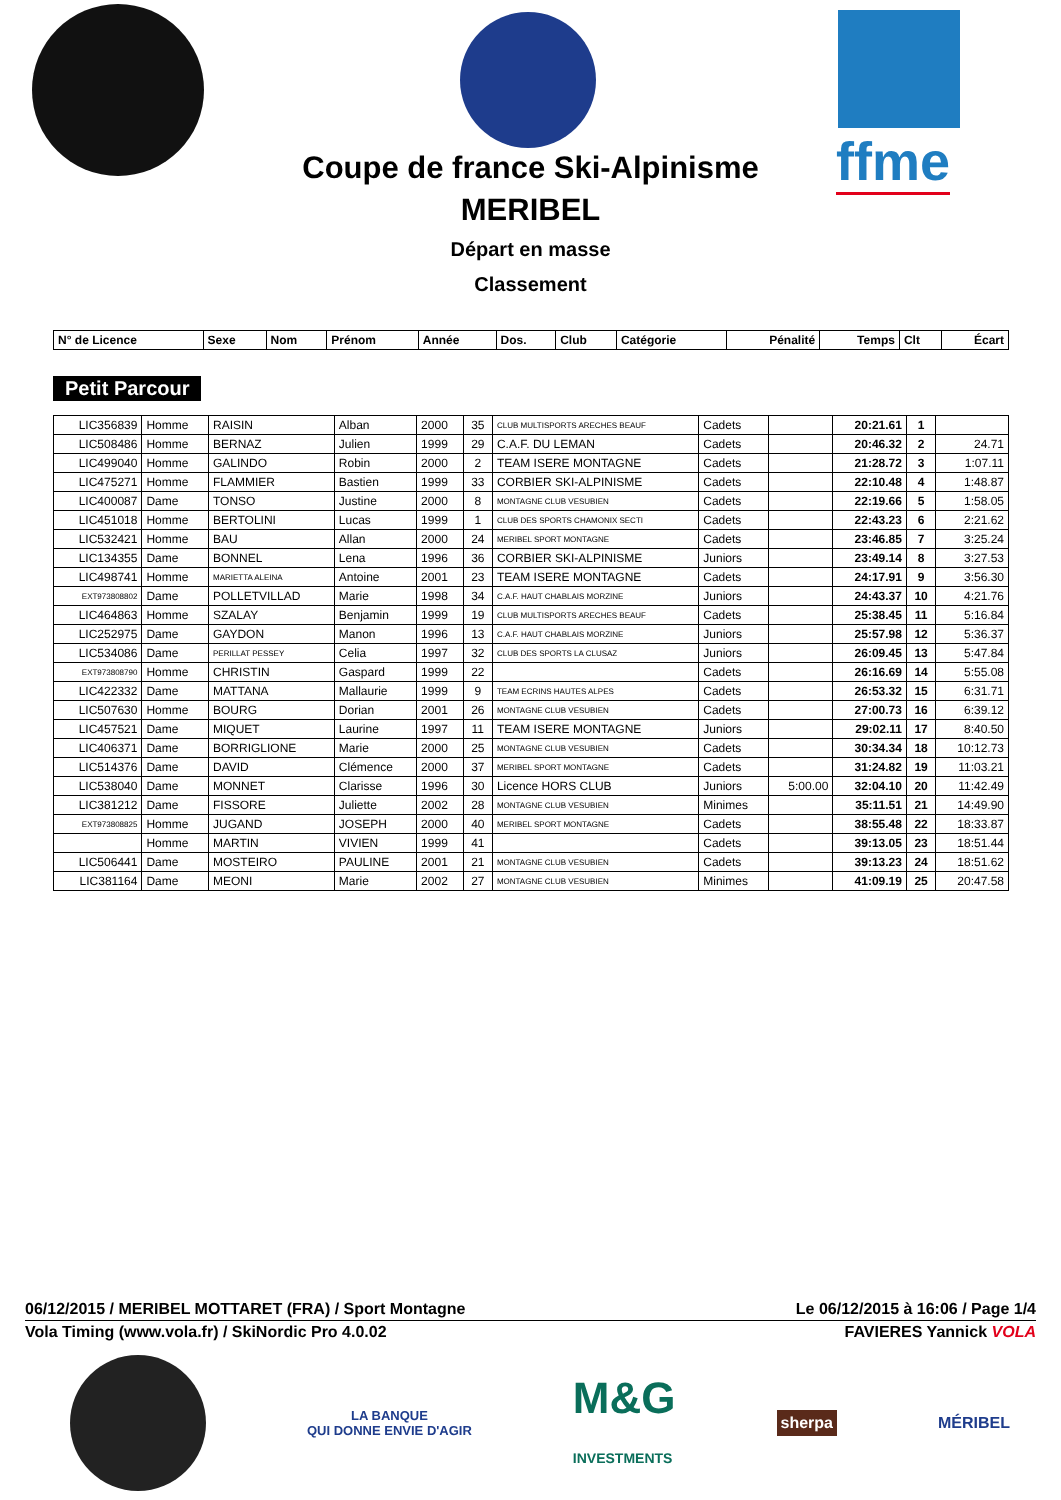ffme
Coupe de france Ski-Alpinisme
MERIBEL
Départ en masse
Classement
| N° de Licence | Sexe | Nom | Prénom | Année | Dos. | Club | Catégorie | Pénalité | Temps | Clt | Écart |
| --- | --- | --- | --- | --- | --- | --- | --- | --- | --- | --- | --- |
Petit Parcour
| LIC356839 | Homme | RAISIN | Alban | 2000 | 35 | CLUB MULTISPORTS ARECHES BEAUF | Cadets | | 20:21.61 | 1 | |
| LIC508486 | Homme | BERNAZ | Julien | 1999 | 29 | C.A.F. DU LEMAN | Cadets | | 20:46.32 | 2 | 24.71 |
| LIC499040 | Homme | GALINDO | Robin | 2000 | 2 | TEAM ISERE MONTAGNE | Cadets | | 21:28.72 | 3 | 1:07.11 |
| LIC475271 | Homme | FLAMMIER | Bastien | 1999 | 33 | CORBIER SKI-ALPINISME | Cadets | | 22:10.48 | 4 | 1:48.87 |
| LIC400087 | Dame | TONSO | Justine | 2000 | 8 | MONTAGNE CLUB VESUBIEN | Cadets | | 22:19.66 | 5 | 1:58.05 |
| LIC451018 | Homme | BERTOLINI | Lucas | 1999 | 1 | CLUB DES SPORTS CHAMONIX SECTI | Cadets | | 22:43.23 | 6 | 2:21.62 |
| LIC532421 | Homme | BAU | Allan | 2000 | 24 | MERIBEL SPORT MONTAGNE | Cadets | | 23:46.85 | 7 | 3:25.24 |
| LIC134355 | Dame | BONNEL | Lena | 1996 | 36 | CORBIER SKI-ALPINISME | Juniors | | 23:49.14 | 8 | 3:27.53 |
| LIC498741 | Homme | MARIETTA ALEINA | Antoine | 2001 | 23 | TEAM ISERE MONTAGNE | Cadets | | 24:17.91 | 9 | 3:56.30 |
| EXT973808802 | Dame | POLLETVILLAD | Marie | 1998 | 34 | C.A.F. HAUT CHABLAIS MORZINE | Juniors | | 24:43.37 | 10 | 4:21.76 |
| LIC464863 | Homme | SZALAY | Benjamin | 1999 | 19 | CLUB MULTISPORTS ARECHES BEAUF | Cadets | | 25:38.45 | 11 | 5:16.84 |
| LIC252975 | Dame | GAYDON | Manon | 1996 | 13 | C.A.F. HAUT CHABLAIS MORZINE | Juniors | | 25:57.98 | 12 | 5:36.37 |
| LIC534086 | Dame | PERILLAT PESSEY | Celia | 1997 | 32 | CLUB DES SPORTS LA CLUSAZ | Juniors | | 26:09.45 | 13 | 5:47.84 |
| EXT973808790 | Homme | CHRISTIN | Gaspard | 1999 | 22 | | Cadets | | 26:16.69 | 14 | 5:55.08 |
| LIC422332 | Dame | MATTANA | Mallaurie | 1999 | 9 | TEAM ECRINS HAUTES ALPES | Cadets | | 26:53.32 | 15 | 6:31.71 |
| LIC507630 | Homme | BOURG | Dorian | 2001 | 26 | MONTAGNE CLUB VESUBIEN | Cadets | | 27:00.73 | 16 | 6:39.12 |
| LIC457521 | Dame | MIQUET | Laurine | 1997 | 11 | TEAM ISERE MONTAGNE | Juniors | | 29:02.11 | 17 | 8:40.50 |
| LIC406371 | Dame | BORRIGLIONE | Marie | 2000 | 25 | MONTAGNE CLUB VESUBIEN | Cadets | | 30:34.34 | 18 | 10:12.73 |
| LIC514376 | Dame | DAVID | Clémence | 2000 | 37 | MERIBEL SPORT MONTAGNE | Cadets | | 31:24.82 | 19 | 11:03.21 |
| LIC538040 | Dame | MONNET | Clarisse | 1996 | 30 | Licence HORS CLUB | Juniors | 5:00.00 | 32:04.10 | 20 | 11:42.49 |
| LIC381212 | Dame | FISSORE | Juliette | 2002 | 28 | MONTAGNE CLUB VESUBIEN | Minimes | | 35:11.51 | 21 | 14:49.90 |
| EXT973808825 | Homme | JUGAND | JOSEPH | 2000 | 40 | MERIBEL SPORT MONTAGNE | Cadets | | 38:55.48 | 22 | 18:33.87 |
| | Homme | MARTIN | VIVIEN | 1999 | 41 | | Cadets | | 39:13.05 | 23 | 18:51.44 |
| LIC506441 | Dame | MOSTEIRO | PAULINE | 2001 | 21 | MONTAGNE CLUB VESUBIEN | Cadets | | 39:13.23 | 24 | 18:51.62 |
| LIC381164 | Dame | MEONI | Marie | 2002 | 27 | MONTAGNE CLUB VESUBIEN | Minimes | | 41:09.19 | 25 | 20:47.58 |
06/12/2015 / MERIBEL MOTTARET (FRA) / Sport Montagne Le 06/12/2015 à 16:06 / Page 1/4
Vola Timing (www.vola.fr) / SkiNordic Pro 4.0.02 FAVIERES Yannick VOLA
LA BANQUE
QUI DONNE ENVIE D'AGIR
M&G
INVESTMENTS
sherpa
MÉRIBEL